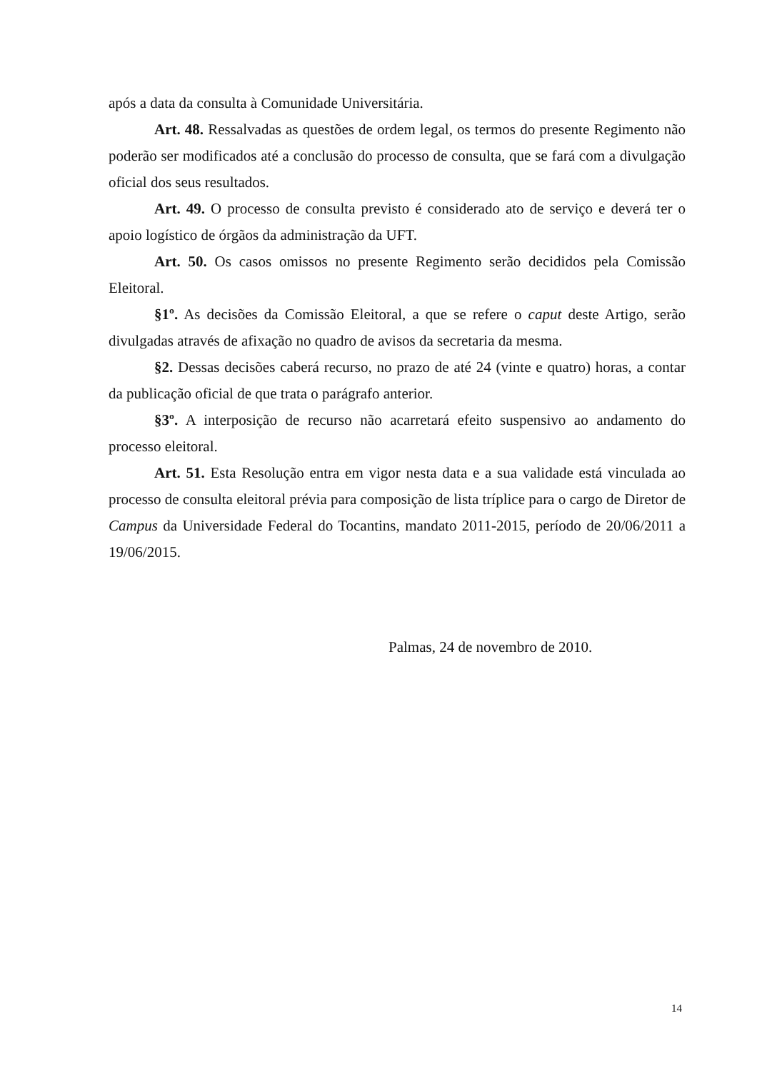após a data da consulta à Comunidade Universitária.
Art. 48. Ressalvadas as questões de ordem legal, os termos do presente Regimento não poderão ser modificados até a conclusão do processo de consulta, que se fará com a divulgação oficial dos seus resultados.
Art. 49. O processo de consulta previsto é considerado ato de serviço e deverá ter o apoio logístico de órgãos da administração da UFT.
Art. 50. Os casos omissos no presente Regimento serão decididos pela Comissão Eleitoral.
§1º. As decisões da Comissão Eleitoral, a que se refere o caput deste Artigo, serão divulgadas através de afixação no quadro de avisos da secretaria da mesma.
§2. Dessas decisões caberá recurso, no prazo de até 24 (vinte e quatro) horas, a contar da publicação oficial de que trata o parágrafo anterior.
§3º. A interposição de recurso não acarretará efeito suspensivo ao andamento do processo eleitoral.
Art. 51. Esta Resolução entra em vigor nesta data e a sua validade está vinculada ao processo de consulta eleitoral prévia para composição de lista tríplice para o cargo de Diretor de Campus da Universidade Federal do Tocantins, mandato 2011-2015, período de 20/06/2011 a 19/06/2015.
Palmas, 24 de novembro de 2010.
14